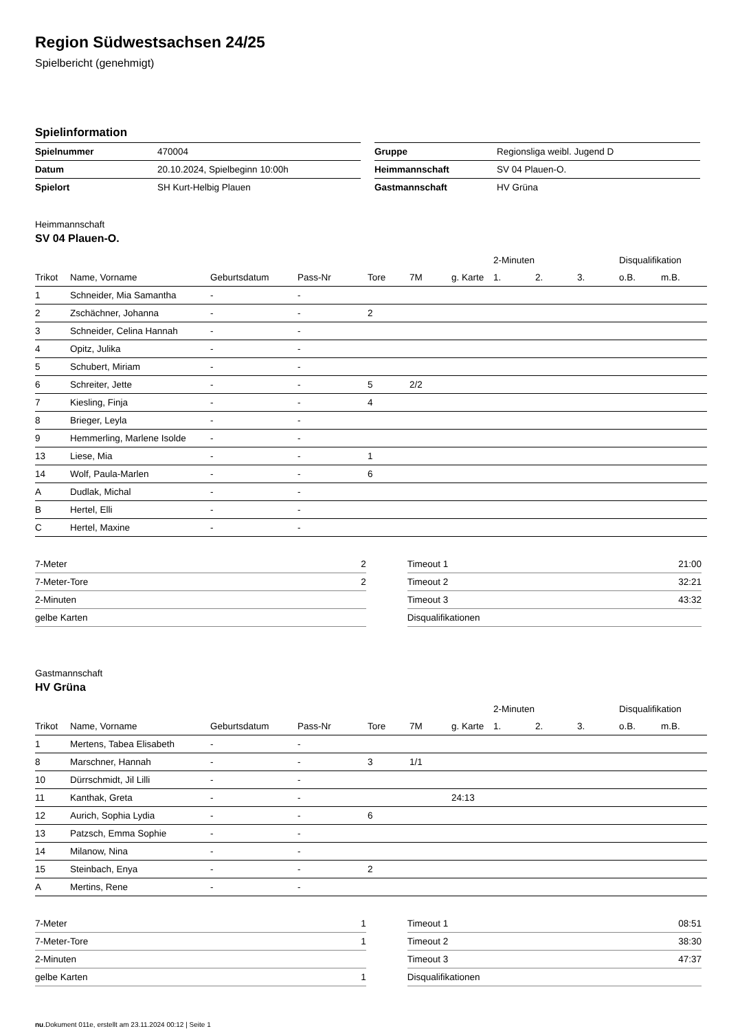Region Südwestsachsen 24/25
Spielbericht (genehmigt)
Spielinformation
| Spielnummer | 470004 |
| Datum | 20.10.2024, Spielbeginn 10:00h |
| Spielort | SH Kurt-Helbig Plauen |
| Gruppe | Regionsliga weibl. Jugend D |
| Heimmannschaft | SV 04 Plauen-O. |
| Gastmannschaft | HV Grüna |
Heimmannschaft
SV 04 Plauen-O.
| | | | | | | | 2-Minuten | | | Disqualifikation | |
| --- | --- | --- | --- | --- | --- | --- | --- | --- | --- | --- | --- |
| Trikot | Name, Vorname | Geburtsdatum | Pass-Nr | Tore | 7M | g. Karte | 1. | 2. | 3. | o.B. | m.B. |
| 1 | Schneider, Mia Samantha | - | - | | | | | | | | |
| 2 | Zschächner, Johanna | - | - | 2 | | | | | | | |
| 3 | Schneider, Celina Hannah | - | - | | | | | | | | |
| 4 | Opitz, Julika | - | - | | | | | | | | |
| 5 | Schubert, Miriam | - | - | | | | | | | | |
| 6 | Schreiter, Jette | - | - | 5 | 2/2 | | | | | | |
| 7 | Kiesling, Finja | - | - | 4 | | | | | | | |
| 8 | Brieger, Leyla | - | - | | | | | | | | |
| 9 | Hemmerling, Marlene Isolde | - | - | | | | | | | | |
| 13 | Liese, Mia | - | - | 1 | | | | | | | |
| 14 | Wolf, Paula-Marlen | - | - | 6 | | | | | | | |
| A | Dudlak, Michal | - | - | | | | | | | | |
| B | Hertel, Elli | - | - | | | | | | | | |
| C | Hertel, Maxine | - | - | | | | | | | | |
| 7-Meter | 2 |
| 7-Meter-Tore | 2 |
| 2-Minuten | |
| gelbe Karten | |
| Timeout 1 | 21:00 |
| Timeout 2 | 32:21 |
| Timeout 3 | 43:32 |
| Disqualifikationen | |
Gastmannschaft
HV Grüna
| | | | | | | | 2-Minuten | | | Disqualifikation | |
| --- | --- | --- | --- | --- | --- | --- | --- | --- | --- | --- | --- |
| Trikot | Name, Vorname | Geburtsdatum | Pass-Nr | Tore | 7M | g. Karte | 1. | 2. | 3. | o.B. | m.B. |
| 1 | Mertens, Tabea Elisabeth | - | - | | | | | | | | |
| 8 | Marschner, Hannah | - | - | 3 | 1/1 | | | | | | |
| 10 | Dürrschmidt, Jil Lilli | - | - | | | | | | | | |
| 11 | Kanthak, Greta | - | - | | | 24:13 | | | | | |
| 12 | Aurich, Sophia Lydia | - | - | 6 | | | | | | | |
| 13 | Patzsch, Emma Sophie | - | - | | | | | | | | |
| 14 | Milanow, Nina | - | - | | | | | | | | |
| 15 | Steinbach, Enya | - | - | 2 | | | | | | | |
| A | Mertins, Rene | - | - | | | | | | | | |
| 7-Meter | 1 |
| 7-Meter-Tore | 1 |
| 2-Minuten | |
| gelbe Karten | 1 |
| Timeout 1 | 08:51 |
| Timeout 2 | 38:30 |
| Timeout 3 | 47:37 |
| Disqualifikationen | |
nu.Dokument 011e, erstellt am 23.11.2024 00:12 | Seite 1